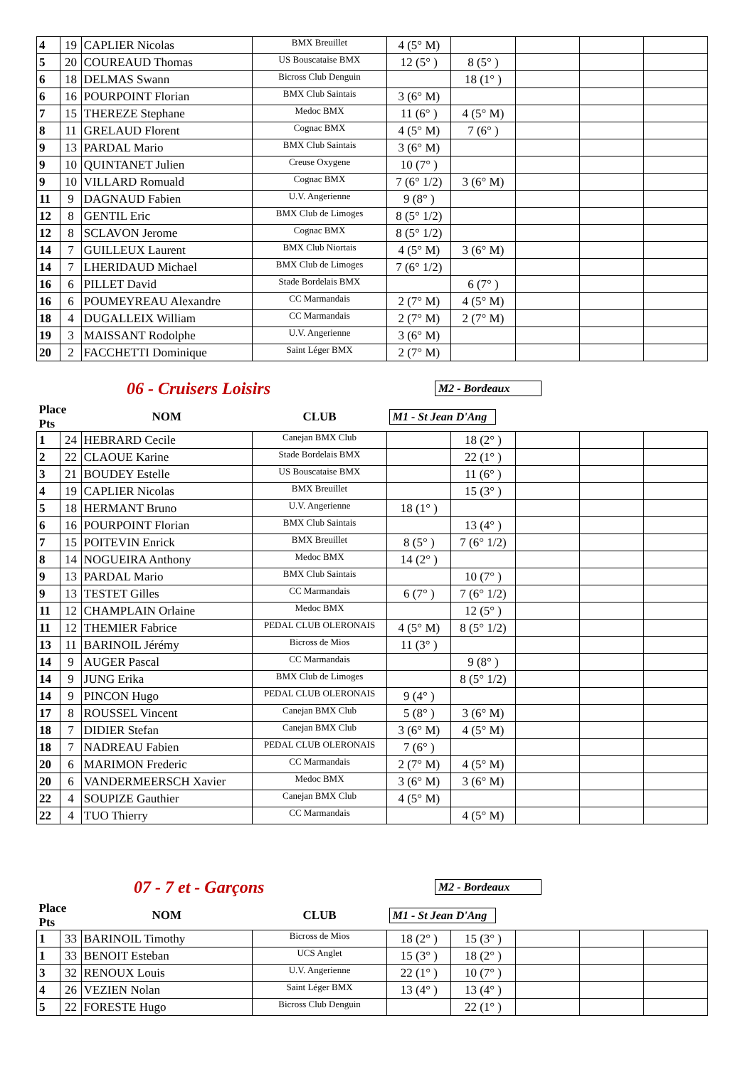| 4 | 19 | CAPLIER Nicolas | BMX Breuillet | 4 (5° M) | | | | |
| 5 | 20 | COUREAUD Thomas | US Bouscataise BMX | 12 (5° ) | 8 (5° ) | | | |
| 6 | 18 | DELMAS Swann | Bicross Club Denguin | | 18 (1° ) | | | |
| 6 | 16 | POURPOINT Florian | BMX Club Saintais | 3 (6° M) | | | | |
| 7 | 15 | THEREZE Stephane | Medoc BMX | 11 (6° ) | 4 (5° M) | | | |
| 8 | 11 | GRELAUD Florent | Cognac BMX | 4 (5° M) | 7 (6° ) | | | |
| 9 | 13 | PARDAL Mario | BMX Club Saintais | 3 (6° M) | | | | |
| 9 | 10 | QUINTANET Julien | Creuse Oxygene | 10 (7° ) | | | | |
| 9 | 10 | VILLARD Romuald | Cognac BMX | 7 (6° 1/2) | 3 (6° M) | | | |
| 11 | 9 | DAGNAUD Fabien | U.V. Angerienne | 9 (8° ) | | | | |
| 12 | 8 | GENTIL Eric | BMX Club de Limoges | 8 (5° 1/2) | | | | |
| 12 | 8 | SCLAVON Jerome | Cognac BMX | 8 (5° 1/2) | | | | |
| 14 | 7 | GUILLEUX Laurent | BMX Club Niortais | 4 (5° M) | 3 (6° M) | | | |
| 14 | 7 | LHERIDAUD Michael | BMX Club de Limoges | 7 (6° 1/2) | | | | |
| 16 | 6 | PILLET David | Stade Bordelais BMX | | 6 (7° ) | | | |
| 16 | 6 | POUMEYREAU Alexandre | CC Marmandais | 2 (7° M) | 4 (5° M) | | | |
| 18 | 4 | DUGALLEIX William | CC Marmandais | 2 (7° M) | 2 (7° M) | | | |
| 19 | 3 | MAISSANT Rodolphe | U.V. Angerienne | 3 (6° M) | | | | |
| 20 | 2 | FACCHETTI Dominique | Saint Léger BMX | 2 (7° M) | | | | |
06 - Cruisers Loisirs M2 - Bordeaux
| Place Pts | | NOM | CLUB | M1 - St Jean D'Ang | | | | |
| --- | --- | --- | --- | --- | --- | --- | --- | --- |
| 1 | 24 | HEBRARD Cecile | Canejan BMX Club | | 18 (2° ) | | | |
| 2 | 22 | CLAOUE Karine | Stade Bordelais BMX | | 22 (1° ) | | | |
| 3 | 21 | BOUDEY Estelle | US Bouscataise BMX | | 11 (6° ) | | | |
| 4 | 19 | CAPLIER Nicolas | BMX Breuillet | | 15 (3° ) | | | |
| 5 | 18 | HERMANT Bruno | U.V. Angerienne | 18 (1° ) | | | | |
| 6 | 16 | POURPOINT Florian | BMX Club Saintais | | 13 (4° ) | | | |
| 7 | 15 | POITEVIN Enrick | BMX Breuillet | 8 (5° ) | 7 (6° 1/2) | | | |
| 8 | 14 | NOGUEIRA Anthony | Medoc BMX | 14 (2° ) | | | | |
| 9 | 13 | PARDAL Mario | BMX Club Saintais | | 10 (7° ) | | | |
| 9 | 13 | TESTET Gilles | CC Marmandais | 6 (7° ) | 7 (6° 1/2) | | | |
| 11 | 12 | CHAMPLAIN Orlaine | Medoc BMX | | 12 (5° ) | | | |
| 11 | 12 | THEMIER Fabrice | PEDAL CLUB OLERONAIS | 4 (5° M) | 8 (5° 1/2) | | | |
| 13 | 11 | BARINOIL Jérémy | Bicross de Mios | 11 (3° ) | | | | |
| 14 | 9 | AUGER Pascal | CC Marmandais | | 9 (8° ) | | | |
| 14 | 9 | JUNG Erika | BMX Club de Limoges | | 8 (5° 1/2) | | | |
| 14 | 9 | PINCON Hugo | PEDAL CLUB OLERONAIS | 9 (4° ) | | | | |
| 17 | 8 | ROUSSEL Vincent | Canejan BMX Club | 5 (8° ) | 3 (6° M) | | | |
| 18 | 7 | DIDIER Stefan | Canejan BMX Club | 3 (6° M) | 4 (5° M) | | | |
| 18 | 7 | NADREAU Fabien | PEDAL CLUB OLERONAIS | 7 (6° ) | | | | |
| 20 | 6 | MARIMON Frederic | CC Marmandais | 2 (7° M) | 4 (5° M) | | | |
| 20 | 6 | VANDERMEERSCH Xavier | Medoc BMX | 3 (6° M) | 3 (6° M) | | | |
| 22 | 4 | SOUPIZE Gauthier | Canejan BMX Club | 4 (5° M) | | | | |
| 22 | 4 | TUO Thierry | CC Marmandais | | 4 (5° M) | | | |
07 - 7 et - Garçons M2 - Bordeaux
| Place Pts | | NOM | CLUB | M1 - St Jean D'Ang | | | | |
| --- | --- | --- | --- | --- | --- | --- | --- | --- |
| 1 | 33 | BARINOIL Timothy | Bicross de Mios | 18 (2° ) | 15 (3° ) | | | |
| 1 | 33 | BENOIT Esteban | UCS Anglet | 15 (3° ) | 18 (2° ) | | | |
| 3 | 32 | RENOUX Louis | U.V. Angerienne | 22 (1° ) | 10 (7° ) | | | |
| 4 | 26 | VEZIEN Nolan | Saint Léger BMX | 13 (4° ) | 13 (4° ) | | | |
| 5 | 22 | FORESTE Hugo | Bicross Club Denguin | | 22 (1° ) | | | |